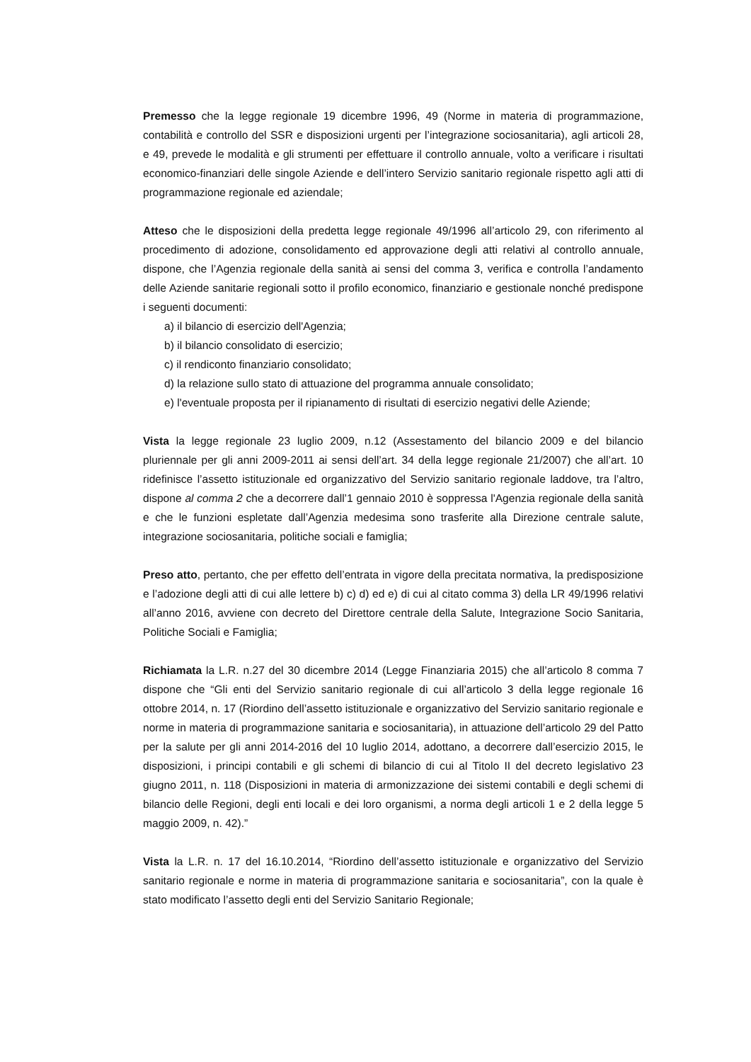Premesso che la legge regionale 19 dicembre 1996, 49 (Norme in materia di programmazione, contabilità e controllo del SSR e disposizioni urgenti per l’integrazione sociosanitaria), agli articoli 28, e 49, prevede le modalità e gli strumenti per effettuare il controllo annuale, volto a verificare i risultati economico-finanziari delle singole Aziende e dell’intero Servizio sanitario regionale rispetto agli atti di programmazione regionale ed aziendale;
Atteso che le disposizioni della predetta legge regionale 49/1996 all’articolo 29, con riferimento al procedimento di adozione, consolidamento ed approvazione degli atti relativi al controllo annuale, dispone, che l’Agenzia regionale della sanità ai sensi del comma 3, verifica e controlla l’andamento delle Aziende sanitarie regionali sotto il profilo economico, finanziario e gestionale nonché predispone i seguenti documenti:
a) il bilancio di esercizio dell'Agenzia;
b) il bilancio consolidato di esercizio;
c) il rendiconto finanziario consolidato;
d) la relazione sullo stato di attuazione del programma annuale consolidato;
e) l'eventuale proposta per il ripianamento di risultati di esercizio negativi delle Aziende;
Vista la legge regionale 23 luglio 2009, n.12 (Assestamento del bilancio 2009 e del bilancio pluriennale per gli anni 2009-2011 ai sensi dell’art. 34 della legge regionale 21/2007) che all’art. 10 ridefinisce l’assetto istituzionale ed organizzativo del Servizio sanitario regionale laddove, tra l’altro, dispone al comma 2 che a decorrere dall’1 gennaio 2010 è soppressa l'Agenzia regionale della sanità e che le funzioni espletate dall’Agenzia medesima sono trasferite alla Direzione centrale salute, integrazione sociosanitaria, politiche sociali e famiglia;
Preso atto, pertanto, che per effetto dell’entrata in vigore della precitata normativa, la predisposizione e l’adozione degli atti di cui alle lettere b) c) d) ed e) di cui al citato comma 3) della LR 49/1996 relativi all’anno 2016, avviene con decreto del Direttore centrale della Salute, Integrazione Socio Sanitaria, Politiche Sociali e Famiglia;
Richiamata la L.R. n.27 del 30 dicembre 2014 (Legge Finanziaria 2015) che all’articolo 8 comma 7 dispone che “Gli enti del Servizio sanitario regionale di cui all’articolo 3 della legge regionale 16 ottobre 2014, n. 17 (Riordino dell’assetto istituzionale e organizzativo del Servizio sanitario regionale e norme in materia di programmazione sanitaria e sociosanitaria), in attuazione dell’articolo 29 del Patto per la salute per gli anni 2014-2016 del 10 luglio 2014, adottano, a decorrere dall’esercizio 2015, le disposizioni, i principi contabili e gli schemi di bilancio di cui al Titolo II del decreto legislativo 23 giugno 2011, n. 118 (Disposizioni in materia di armonizzazione dei sistemi contabili e degli schemi di bilancio delle Regioni, degli enti locali e dei loro organismi, a norma degli articoli 1 e 2 della legge 5 maggio 2009, n. 42).”
Vista la L.R. n. 17 del 16.10.2014, “Riordino dell’assetto istituzionale e organizzativo del Servizio sanitario regionale e norme in materia di programmazione sanitaria e sociosanitaria”, con la quale è stato modificato l’assetto degli enti del Servizio Sanitario Regionale;